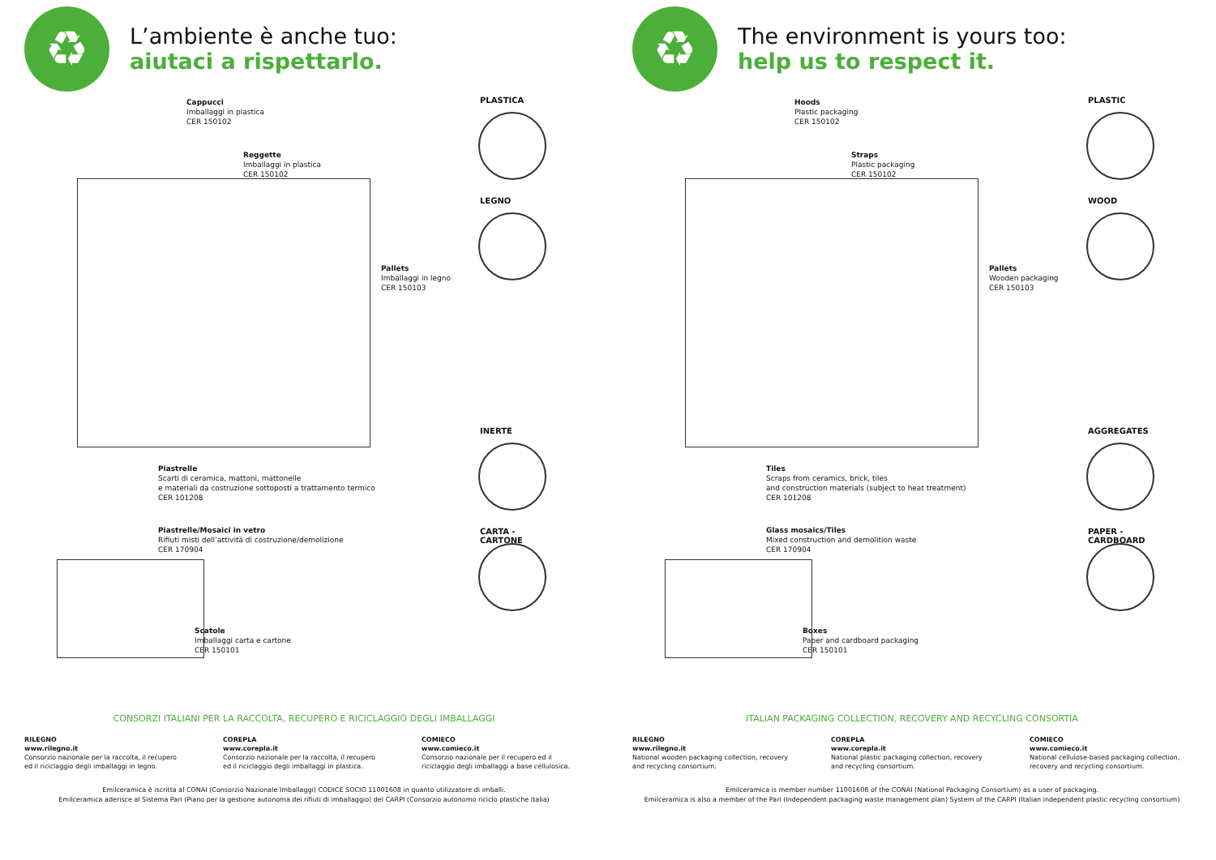♻
L’ambiente è anche tuo:
aiutaci a rispettarlo.
Cappucci
Imballaggi in plastica
CER 150102
Reggette
Imballaggi in plastica
CER 150102
Pallets
Imballaggi in legno
CER 150103
Piastrelle
Scarti di ceramica, mattoni, mattonelle
e materiali da costruzione sottoposti a trattamento termico
CER 101208
Piastrelle/Mosaici in vetro
Rifiuti misti dell’attività di costruzione/demolizione
CER 170904
Scatole
Imballaggi carta e cartone
CER 150101
PLASTICA
LEGNO
INERTE
CARTA - CARTONE
CONSORZI ITALIANI PER LA RACCOLTA, RECUPERO E RICICLAGGIO DEGLI IMBALLAGGI
RILEGNO
www.rilegno.it
Consorzio nazionale per la raccolta, il recupero ed il riciclaggio degli imballaggi in legno.
COREPLA
www.corepla.it
Consorzio nazionale per la raccolta, il recupero ed il riciclaggio degli imballaggi in plastica.
COMIECO
www.comieco.it
Consorzio nazionale per il recupero ed il riciclaggio degli imballaggi a base cellulosica.
Emilceramica è iscritta al CONAI (Consorzio Nazionale Imballaggi) CODICE SOCIO 11001608 in quanto utilizzatore di imballi.
Emilceramica aderisce al Sistema Pari (Piano per la gestione autonoma dei rifiuti di imballaggio) del CARPI (Consorzio autonomo riciclo plastiche Italia)
♻
The environment is yours too:
help us to respect it.
Hoods
Plastic packaging
CER 150102
Straps
Plastic packaging
CER 150102
Pallets
Wooden packaging
CER 150103
Tiles
Scraps from ceramics, brick, tiles
and construction materials (subject to heat treatment)
CER 101208
Glass mosaics/Tiles
Mixed construction and demolition waste
CER 170904
Boxes
Paper and cardboard packaging
CER 150101
PLASTIC
WOOD
AGGREGATES
PAPER - CARDBOARD
ITALIAN PACKAGING COLLECTION, RECOVERY AND RECYCLING CONSORTIA
RILEGNO
www.rilegno.it
National wooden packaging collection, recovery and recycling consortium.
COREPLA
www.corepla.it
National plastic packaging collection, recovery and recycling consortium.
COMIECO
www.comieco.it
National cellulose-based packaging collection, recovery and recycling consortium.
Emilceramica is member number 11001608 of the CONAI (National Packaging Consortium) as a user of packaging.
Emilceramica is also a member of the Pari (Independent packaging waste management plan) System of the CARPI (Italian independent plastic recycling consortium)